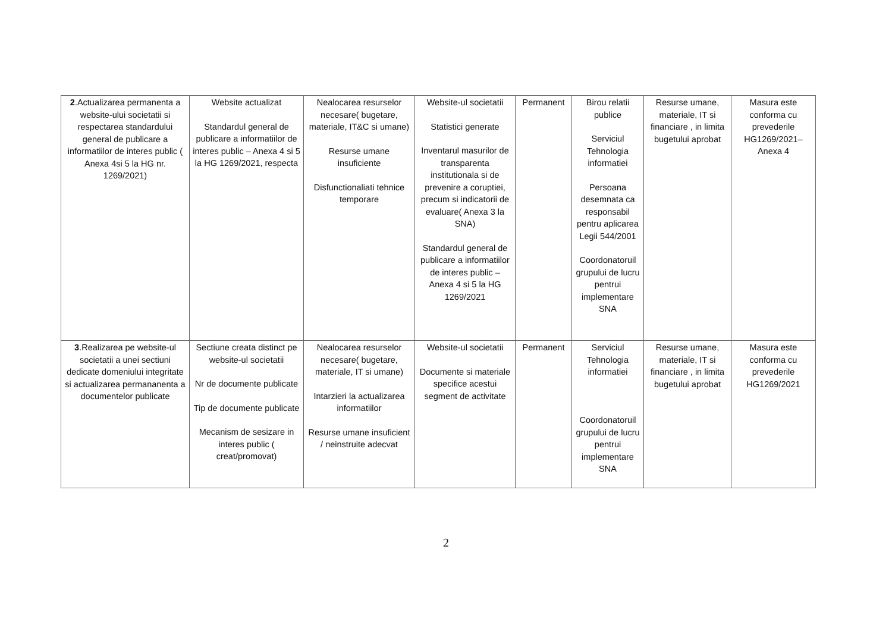| 2 .Actualizarea permanenta a website-ului societatii si respectarea standardului general de publicare a informatiilor de interes public ( Anexa 4si 5 la HG nr. 1269/2021) | Website actualizat Standardul general de publicare a informatiilor de interes public – Anexa 4 si 5 la HG 1269/2021, respecta | Nealocarea resurselor necesare( bugetare, materiale, IT&C si umane) Resurse umane insuficiente Disfunctionaliati tehnice temporare | Website-ul societatii Statistici generate Inventarul masurilor de transparenta institutionala si de prevenire a coruptiei, precum si indicatorii de evaluare( Anexa 3 la SNA) Standardul general de publicare a informatiilor de interes public – Anexa 4 si 5 la HG 1269/2021 | Permanent | Birou relatii publice Serviciul Tehnologia informatiei Persoana desemnata ca responsabil pentru aplicarea Legii 544/2001 Coordonatoruil grupului de lucru pentrui implementare SNA | Resurse umane, materiale, IT si financiare , in limita bugetului aprobat | Masura este conforma cu prevederile HG1269/2021– Anexa 4 |
| 3 .Realizarea pe website-ul societatii a unei sectiuni dedicate domeniului integritate si actualizarea permananenta a documentelor publicate | Sectiune creata distinct pe website-ul societatii Nr de documente publicate Tip de documente publicate Mecanism de sesizare in interes public ( creat/promovat) | Nealocarea resurselor necesare( bugetare, materiale, IT si umane) Intarzieri la actualizarea informatiilor Resurse umane insuficient / neinstruite adecvat | Website-ul societatii Documente si materiale specifice acestui segment de activitate | Permanent | Serviciul Tehnologia informatiei Coordonatoruil grupului de lucru pentrui implementare SNA | Resurse umane, materiale, IT si financiare , in limita bugetului aprobat | Masura este conforma cu prevederile HG1269/2021 |
2